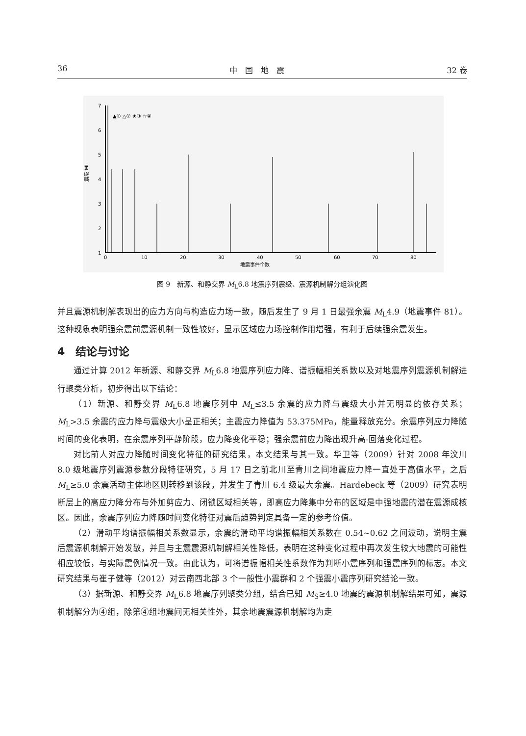36 中　国　地　震 32 卷
7
6
5
4
3
2
1
0
10
20
30
40
50
60
70
80
地震事件个数
震级 ML
▲① △② ★③ ☆④
图 9　新源、和静交界 M<sub>L</sub>6.8 地震序列震级、震源机制解分组演化图
并且震源机制解表现出的应力方向与构造应力场一致，随后发生了 9 月 1 日最强余震 M<sub>L</sub>4.9（地震事件 81）。这种现象表明强余震前震源机制一致性较好，显示区域应力场控制作用增强，有利于后续强余震发生。
4　结论与讨论
通过计算 2012 年新源、和静交界 M<sub>L</sub>6.8 地震序列应力降、谱振幅相关系数以及对地震序列震源机制解进行聚类分析，初步得出以下结论：
（1）新源、和静交界 M<sub>L</sub>6.8 地震序列中 M<sub>L</sub>≤3.5 余震的应力降与震级大小并无明显的依存关系；M<sub>L</sub>>3.5 余震的应力降与震级大小呈正相关；主震应力降值为 53.375MPa，能量释放充分。余震序列应力降随时间的变化表明，在余震序列平静阶段，应力降变化平稳；强余震前应力降出现升高-回落变化过程。
对比前人对应力降随时间变化特征的研究结果，本文结果与其一致。华卫等（2009）针对 2008 年汶川 8.0 级地震序列震源参数分段特征研究，5 月 17 日之前北川至青川之间地震应力降一直处于高值水平，之后 M<sub>L</sub>≥5.0 余震活动主体地区则转移到该段，并发生了青川 6.4 级最大余震。Hardebeck 等（2009）研究表明断层上的高应力降分布与外加剪应力、闭锁区域相关等，即高应力降集中分布的区域是中强地震的潜在震源成核区。因此，余震序列应力降随时间变化特征对震后趋势判定具备一定的参考价值。
（2）滑动平均谱振幅相关系数显示，余震的滑动平均谱振幅相关系数在 0.54~0.62 之间波动，说明主震后震源机制解开始发散，并且与主震震源机制解相关性降低，表明在这种变化过程中再次发生较大地震的可能性相应较低，与实际震例情况一致。由此认为，可将谱振幅相关性系数作为判断小震序列和强震序列的标志。本文研究结果与崔子健等（2012）对云南西北部 3 个一般性小震群和 2 个强震小震序列研究结论一致。
（3）据新源、和静交界 M<sub>L</sub>6.8 地震序列聚类分组，结合已知 M<sub>S</sub>≥4.0 地震的震源机制解结果可知，震源机制解分为④组，除第④组地震间无相关性外，其余地震震源机制解均为走